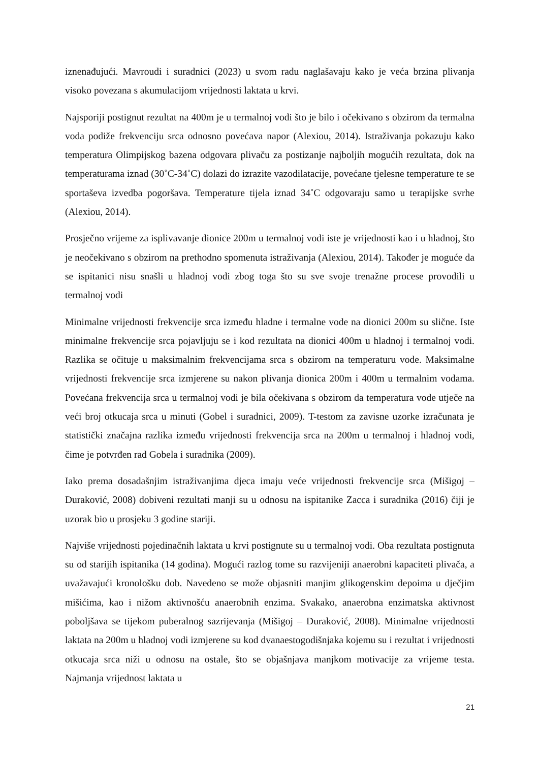iznenađujući. Mavroudi i suradnici (2023) u svom radu naglašavaju kako je veća brzina plivanja visoko povezana s akumulacijom vrijednosti laktata u krvi.
Najsporiji postignut rezultat na 400m je u termalnoj vodi što je bilo i očekivano s obzirom da termalna voda podiže frekvenciju srca odnosno povećava napor (Alexiou, 2014). Istraživanja pokazuju kako temperatura Olimpijskog bazena odgovara plivaču za postizanje najboljih mogućih rezultata, dok na temperaturama iznad (30˚C-34˚C) dolazi do izrazite vazodilatacije, povećane tjelesne temperature te se sportaševa izvedba pogoršava. Temperature tijela iznad 34˚C odgovaraju samo u terapijske svrhe (Alexiou, 2014).
Prosječno vrijeme za isplivavanje dionice 200m u termalnoj vodi iste je vrijednosti kao i u hladnoj, što je neočekivano s obzirom na prethodno spomenuta istraživanja (Alexiou, 2014). Također je moguće da se ispitanici nisu snašli u hladnoj vodi zbog toga što su sve svoje trenažne procese provodili u termalnoj vodi
Minimalne vrijednosti frekvencije srca između hladne i termalne vode na dionici 200m su slične. Iste minimalne frekvencije srca pojavljuju se i kod rezultata na dionici 400m u hladnoj i termalnoj vodi. Razlika se očituje u maksimalnim frekvencijama srca s obzirom na temperaturu vode. Maksimalne vrijednosti frekvencije srca izmjerene su nakon plivanja dionica 200m i 400m u termalnim vodama. Povećana frekvencija srca u termalnoj vodi je bila očekivana s obzirom da temperatura vode utječe na veći broj otkucaja srca u minuti (Gobel i suradnici, 2009). T-testom za zavisne uzorke izračunata je statistički značajna razlika između vrijednosti frekvencija srca na 200m u termalnoj i hladnoj vodi, čime je potvrđen rad Gobela i suradnika (2009).
Iako prema dosadašnjim istraživanjima djeca imaju veće vrijednosti frekvencije srca (Mišigoj – Duraković, 2008) dobiveni rezultati manji su u odnosu na ispitanike Zacca i suradnika (2016) čiji je uzorak bio u prosjeku 3 godine stariji.
Najviše vrijednosti pojedinačnih laktata u krvi postignute su u termalnoj vodi. Oba rezultata postignuta su od starijih ispitanika (14 godina). Mogući razlog tome su razvijeniji anaerobni kapaciteti plivača, a uvažavajući kronološku dob. Navedeno se može objasniti manjim glikogenskim depoima u dječjim mišićima, kao i nižom aktivnošću anaerobnih enzima. Svakako, anaerobna enzimatska aktivnost poboljšava se tijekom puberalnog sazrijevanja (Mišigoj – Duraković, 2008). Minimalne vrijednosti laktata na 200m u hladnoj vodi izmjerene su kod dvanaestogodišnjaka kojemu su i rezultat i vrijednosti otkucaja srca niži u odnosu na ostale, što se objašnjava manjkom motivacije za vrijeme testa. Najmanja vrijednost laktata u
21